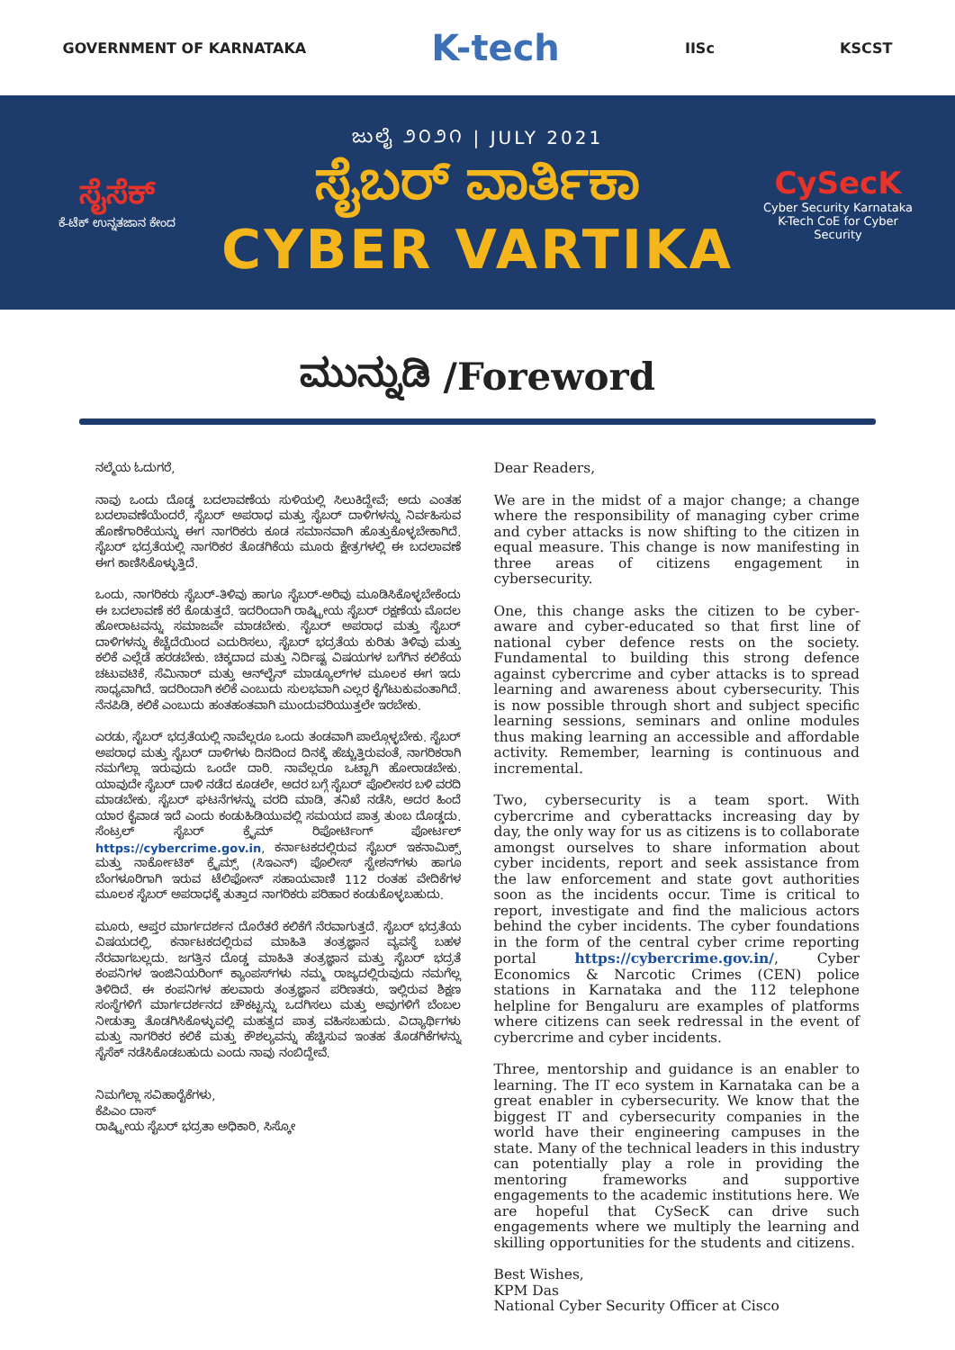GOVERNMENT OF KARNATAKA K-tech IISc KSCST
ಸೈಸೆಕ್
ಕೆ-ಟೆಕ್ ಉನ್ನತಜಾನ ಕೇಂದ
ಜುಲೈ ೨೦೨೧ | JULY 2021
ಸೈಬರ್ ವಾರ್ತಿಕಾ
CYBER VARTIKA
CySecK
Cyber Security Karnataka
K-Tech CoE for Cyber Security
ಮುನ್ನುಡಿ /Foreword
ನಲ್ಮೆಯ ಓದುಗರೆ,
ನಾವು ಒಂದು ದೊಡ್ಡ ಬದಲಾವಣೆಯ ಸುಳಿಯಲ್ಲಿ ಸಿಲುಕಿದ್ದೇವೆ; ಅದು ಎಂತಹ ಬದಲಾವಣೆಯೆಂದರೆ, ಸೈಬರ್ ಅಪರಾಧ ಮತ್ತು ಸೈಬರ್ ದಾಳಿಗಳನ್ನು ನಿರ್ವಹಿಸುವ ಹೊಣೆಗಾರಿಕೆಯನ್ನು ಈಗ ನಾಗರಿಕರು ಕೂಡ ಸಮಾನವಾಗಿ ಹೊತ್ತುಕೊಳ್ಳಬೇಕಾಗಿದೆ. ಸೈಬರ್ ಭದ್ರತೆಯಲ್ಲಿ ನಾಗರಿಕರ ತೊಡಗಿಕೆಯ ಮೂರು ಕ್ಷೇತ್ರಗಳಲ್ಲಿ ಈ ಬದಲಾವಣೆ ಈಗ ಕಾಣಿಸಿಕೊಳ್ಳುತ್ತಿದೆ.
ಒಂದು, ನಾಗರಿಕರು ಸೈಬರ್-ತಿಳಿವು ಹಾಗೂ ಸೈಬರ್-ಅರಿವು ಮೂಡಿಸಿಕೊಳ್ಳಬೇಕೆಂದು ಈ ಬದಲಾವಣೆ ಕರೆ ಕೊಡುತ್ತದೆ. ಇದರಿಂದಾಗಿ ರಾಷ್ಟ್ರೀಯ ಸೈಬರ್ ರಕ್ಷಣೆಯ ಮೊದಲ ಹೋರಾಟವನ್ನು ಸಮಾಜವೇ ಮಾಡಬೇಕು. ಸೈಬರ್ ಅಪರಾಧ ಮತ್ತು ಸೈಬರ್ ದಾಳಿಗಳನ್ನು ಕೆಚ್ಚೆದೆಯಿಂದ ಎದುರಿಸಲು, ಸೈಬರ್ ಭದ್ರತೆಯ ಕುರಿತು ತಿಳಿವು ಮತ್ತು ಕಲಿಕೆ ಎಲ್ಲೆಡೆ ಹರಡಬೇಕು. ಚಿಕ್ಕದಾದ ಮತ್ತು ನಿರ್ದಿಷ್ಟ ವಿಷಯಗಳ ಬಗೆಗಿನ ಕಲಿಕೆಯ ಚಟುವಟಿಕೆ, ಸೆಮಿನಾರ್ ಮತ್ತು ಆನ್‌ಲೈನ್ ಮಾಡ್ಯೂಲ್‌ಗಳ ಮೂಲಕ ಈಗ ಇದು ಸಾಧ್ಯವಾಗಿದೆ. ಇದರಿಂದಾಗಿ ಕಲಿಕೆ ಎಂಬುದು ಸುಲಭವಾಗಿ ಎಲ್ಲರ ಕೈಗೆಟುಕುವಂತಾಗಿದೆ. ನೆನಪಿಡಿ, ಕಲಿಕೆ ಎಂಬುದು ಹಂತಹಂತವಾಗಿ ಮುಂದುವರಿಯುತ್ತಲೇ ಇರಬೇಕು.
ಎರಡು, ಸೈಬರ್ ಭದ್ರತೆಯಲ್ಲಿ ನಾವೆಲ್ಲರೂ ಒಂದು ತಂಡವಾಗಿ ಪಾಲ್ಗೊಳ್ಳಬೇಕು. ಸೈಬರ್ ಅಪರಾಧ ಮತ್ತು ಸೈಬರ್ ದಾಳಿಗಳು ದಿನದಿಂದ ದಿನಕ್ಕೆ ಹೆಚ್ಚುತ್ತಿರುವಂತೆ, ನಾಗರಿಕರಾಗಿ ನಮಗೆಲ್ಲಾ ಇರುವುದು ಒಂದೇ ದಾರಿ. ನಾವೆಲ್ಲರೂ ಒಟ್ಟಾಗಿ ಹೋರಾಡಬೇಕು. ಯಾವುದೇ ಸೈಬರ್ ದಾಳಿ ನಡೆದ ಕೂಡಲೇ, ಅದರ ಬಗ್ಗೆ ಸೈಬರ್ ಪೊಲೀಸರ ಬಳಿ ವರದಿ ಮಾಡಬೇಕು. ಸೈಬರ್ ಘಟನೆಗಳನ್ನು ವರದಿ ಮಾಡಿ, ತನಿಖೆ ನಡೆಸಿ, ಅದರ ಹಿಂದೆ ಯಾರ ಕೈವಾಡ ಇದೆ ಎಂದು ಕಂಡುಹಿಡಿಯುವಲ್ಲಿ ಸಮಯದ ಪಾತ್ರ ತುಂಬ ದೊಡ್ಡದು. ಸೆಂಟ್ರಲ್ ಸೈಬರ್ ಕ್ರೈಮ್ ರಿಪೋರ್ಟಿಂಗ್ ಪೋರ್ಟಲ್ https://cybercrime.gov.in, ಕರ್ನಾಟಕದಲ್ಲಿರುವ ಸೈಬರ್ ಇಕನಾಮಿಕ್ಸ್ ಮತ್ತು ನಾರ್ಕೋಟಿಕ್ ಕ್ರೈಮ್ಸ್ (ಸಿಇಎನ್) ಪೊಲೀಸ್ ಸ್ಟೇಶನ್‌ಗಳು ಹಾಗೂ ಬೆಂಗಳೂರಿಗಾಗಿ ಇರುವ ಟೆಲಿಫೋನ್ ಸಹಾಯವಾಣಿ 112 ರಂತಹ ವೇದಿಕೆಗಳ ಮೂಲಕ ಸೈಬರ್ ಅಪರಾಧಕ್ಕೆ ತುತ್ತಾದ ನಾಗರಿಕರು ಪರಿಹಾರ ಕಂಡುಕೊಳ್ಳಬಹುದು.
ಮೂರು, ಆಪ್ತರ ಮಾರ್ಗದರ್ಶನ ದೊರೆತರೆ ಕಲಿಕೆಗೆ ನೆರವಾಗುತ್ತದೆ. ಸೈಬರ್ ಭದ್ರತೆಯ ವಿಷಯದಲ್ಲಿ, ಕರ್ನಾಟಕದಲ್ಲಿರುವ ಮಾಹಿತಿ ತಂತ್ರಜ್ಞಾನ ವ್ಯವಸ್ಥೆ ಬಹಳ ನೆರವಾಗಬಲ್ಲದು. ಜಗತ್ತಿನ ದೊಡ್ಡ ಮಾಹಿತಿ ತಂತ್ರಜ್ಞಾನ ಮತ್ತು ಸೈಬರ್ ಭದ್ರತೆ ಕಂಪನಿಗಳ ಇಂಜಿನಿಯರಿಂಗ್ ಕ್ಯಾಂಪಸ್‌ಗಳು ನಮ್ಮ ರಾಜ್ಯದಲ್ಲಿರುವುದು ನಮಗೆಲ್ಲ ತಿಳಿದಿದೆ. ಈ ಕಂಪನಿಗಳ ಹಲವಾರು ತಂತ್ರಜ್ಞಾನ ಪರಿಣತರು, ಇಲ್ಲಿರುವ ಶಿಕ್ಷಣ ಸಂಸ್ಥೆಗಳಿಗೆ ಮಾರ್ಗದರ್ಶನದ ಚೌಕಟ್ಟನ್ನು ಒದಗಿಸಲು ಮತ್ತು ಅವುಗಳಿಗೆ ಬೆಂಬಲ ನೀಡುತ್ತಾ ತೊಡಗಿಸಿಕೊಳ್ಳುವಲ್ಲಿ ಮಹತ್ವದ ಪಾತ್ರ ವಹಿಸಬಹುದು. ವಿದ್ಯಾರ್ಥಿಗಳು ಮತ್ತು ನಾಗರಿಕರ ಕಲಿಕೆ ಮತ್ತು ಕೌಶಲ್ಯವನ್ನು ಹೆಚ್ಚಿಸುವ ಇಂತಹ ತೊಡಗಿಕೆಗಳನ್ನು ಸೈಸೆಕ್ ನಡೆಸಿಕೊಡಬಹುದು ಎಂದು ನಾವು ನಂಬಿದ್ದೇವೆ.
ನಿಮಗೆಲ್ಲಾ ಸವಿಹಾರೈಕೆಗಳು,
ಕೆಪಿಎಂ ದಾಸ್
ರಾಷ್ಟ್ರೀಯ ಸೈಬರ್ ಭದ್ರತಾ ಅಧಿಕಾರಿ, ಸಿಸ್ಕೋ
Dear Readers,
We are in the midst of a major change; a change where the responsibility of managing cyber crime and cyber attacks is now shifting to the citizen in equal measure. This change is now manifesting in three areas of citizens engagement in cybersecurity.
One, this change asks the citizen to be cyber-aware and cyber-educated so that first line of national cyber defence rests on the society. Fundamental to building this strong defence against cybercrime and cyber attacks is to spread learning and awareness about cybersecurity. This is now possible through short and subject specific learning sessions, seminars and online modules thus making learning an accessible and affordable activity. Remember, learning is continuous and incremental.
Two, cybersecurity is a team sport. With cybercrime and cyberattacks increasing day by day, the only way for us as citizens is to collaborate amongst ourselves to share information about cyber incidents, report and seek assistance from the law enforcement and state govt authorities soon as the incidents occur. Time is critical to report, investigate and find the malicious actors behind the cyber incidents. The cyber foundations in the form of the central cyber crime reporting portal https://cybercrime.gov.in/, Cyber Economics & Narcotic Crimes (CEN) police stations in Karnataka and the 112 telephone helpline for Bengaluru are examples of platforms where citizens can seek redressal in the event of cybercrime and cyber incidents.
Three, mentorship and guidance is an enabler to learning. The IT eco system in Karnataka can be a great enabler in cybersecurity. We know that the biggest IT and cybersecurity companies in the world have their engineering campuses in the state. Many of the technical leaders in this industry can potentially play a role in providing the mentoring frameworks and supportive engagements to the academic institutions here. We are hopeful that CySecK can drive such engagements where we multiply the learning and skilling opportunities for the students and citizens.
Best Wishes,
KPM Das
National Cyber Security Officer at Cisco